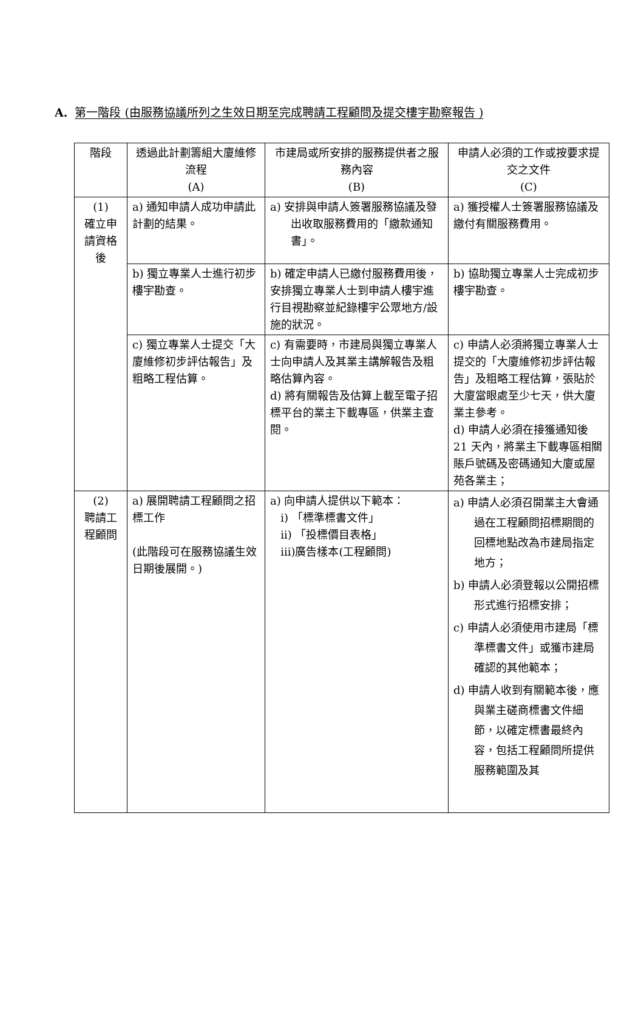A. 第一階段 (由服務協議所列之生效日期至完成聘請工程顧問及提交樓宇勘察報告 )
| 階段 | 透過此計劃籌組大廈維修流程 (A) | 市建局或所安排的服務提供者之服務內容 (B) | 申請人必須的工作或按要求提交之文件 (C) |
| --- | --- | --- | --- |
| (1) 確立申請資格後 | a) 通知申請人成功申請此計劃的結果。 | a) 安排與申請人簽署服務協議及發出收取服務費用的「繳款通知書」。 | a) 獲授權人士簽署服務協議及繳付有關服務費用。 |
| | b) 獨立專業人士進行初步樓宇勘查。 | b) 確定申請人已繳付服務費用後，安排獨立專業人士到申請人樓宇進行目視勘察並紀錄樓宇公眾地方/設施的狀況。 | b) 協助獨立專業人士完成初步樓宇勘查。 |
| | c) 獨立專業人士提交「大廈維修初步評估報告」及粗略工程估算。 | c) 有需要時，市建局與獨立專業人士向申請人及其業主講解報告及粗略估算內容。 d) 將有關報告及估算上載至電子招標平台的業主下載專區，供業主查閱。 | c) 申請人必須將獨立專業人士提交的「大廈維修初步評估報告」及粗略工程估算，張貼於大廈當眼處至少七天，供大廈業主參考。 d) 申請人必須在接獲通知後 21 天內，將業主下載專區相關賬戶號碼及密碼通知大廈或屋苑各業主； |
| (2) 聘請工程顧問 | a) 展開聘請工程顧問之招標工作 (此階段可在服務協議生效日期後展開。) | a) 向申請人提供以下範本： i) 「標準標書文件」 ii) 「投標價目表格」 iii)廣告樣本(工程顧問) | a) 申請人必須召開業主大會通過在工程顧問招標期間的回標地點改為市建局指定地方； b) 申請人必須登報以公開招標形式進行招標安排； c) 申請人必須使用市建局「標準標書文件」或獲市建局確認的其他範本； d) 申請人收到有關範本後，應與業主磋商標書文件細節，以確定標書最終內容，包括工程顧問所提供服務範圍及其 |